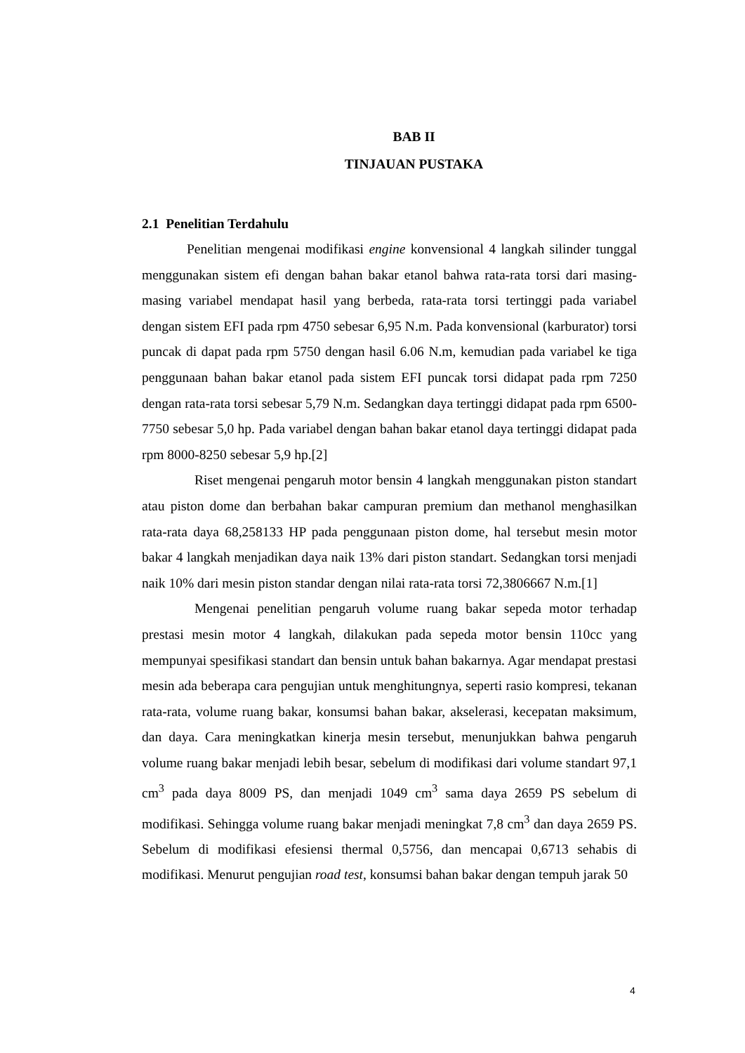BAB II
TINJAUAN PUSTAKA
2.1 Penelitian Terdahulu
Penelitian mengenai modifikasi engine konvensional 4 langkah silinder tunggal menggunakan sistem efi dengan bahan bakar etanol bahwa rata-rata torsi dari masing-masing variabel mendapat hasil yang berbeda, rata-rata torsi tertinggi pada variabel dengan sistem EFI pada rpm 4750 sebesar 6,95 N.m. Pada konvensional (karburator) torsi puncak di dapat pada rpm 5750 dengan hasil 6.06 N.m, kemudian pada variabel ke tiga penggunaan bahan bakar etanol pada sistem EFI puncak torsi didapat pada rpm 7250 dengan rata-rata torsi sebesar 5,79 N.m. Sedangkan daya tertinggi didapat pada rpm 6500-7750 sebesar 5,0 hp. Pada variabel dengan bahan bakar etanol daya tertinggi didapat pada rpm 8000-8250 sebesar 5,9 hp.[2]
Riset mengenai pengaruh motor bensin 4 langkah menggunakan piston standart atau piston dome dan berbahan bakar campuran premium dan methanol menghasilkan rata-rata daya 68,258133 HP pada penggunaan piston dome, hal tersebut mesin motor bakar 4 langkah menjadikan daya naik 13% dari piston standart. Sedangkan torsi menjadi naik 10% dari mesin piston standar dengan nilai rata-rata torsi 72,3806667 N.m.[1]
Mengenai penelitian pengaruh volume ruang bakar sepeda motor terhadap prestasi mesin motor 4 langkah, dilakukan pada sepeda motor bensin 110cc yang mempunyai spesifikasi standart dan bensin untuk bahan bakarnya. Agar mendapat prestasi mesin ada beberapa cara pengujian untuk menghitungnya, seperti rasio kompresi, tekanan rata-rata, volume ruang bakar, konsumsi bahan bakar, akselerasi, kecepatan maksimum, dan daya. Cara meningkatkan kinerja mesin tersebut, menunjukkan bahwa pengaruh volume ruang bakar menjadi lebih besar, sebelum di modifikasi dari volume standart 97,1 cm<sup>3</sup> pada daya 8009 PS, dan menjadi 1049 cm<sup>3</sup> sama daya 2659 PS sebelum di modifikasi. Sehingga volume ruang bakar menjadi meningkat 7,8 cm<sup>3</sup> dan daya 2659 PS. Sebelum di modifikasi efesiensi thermal 0,5756, dan mencapai 0,6713 sehabis di modifikasi. Menurut pengujian road test, konsumsi bahan bakar dengan tempuh jarak 50
4